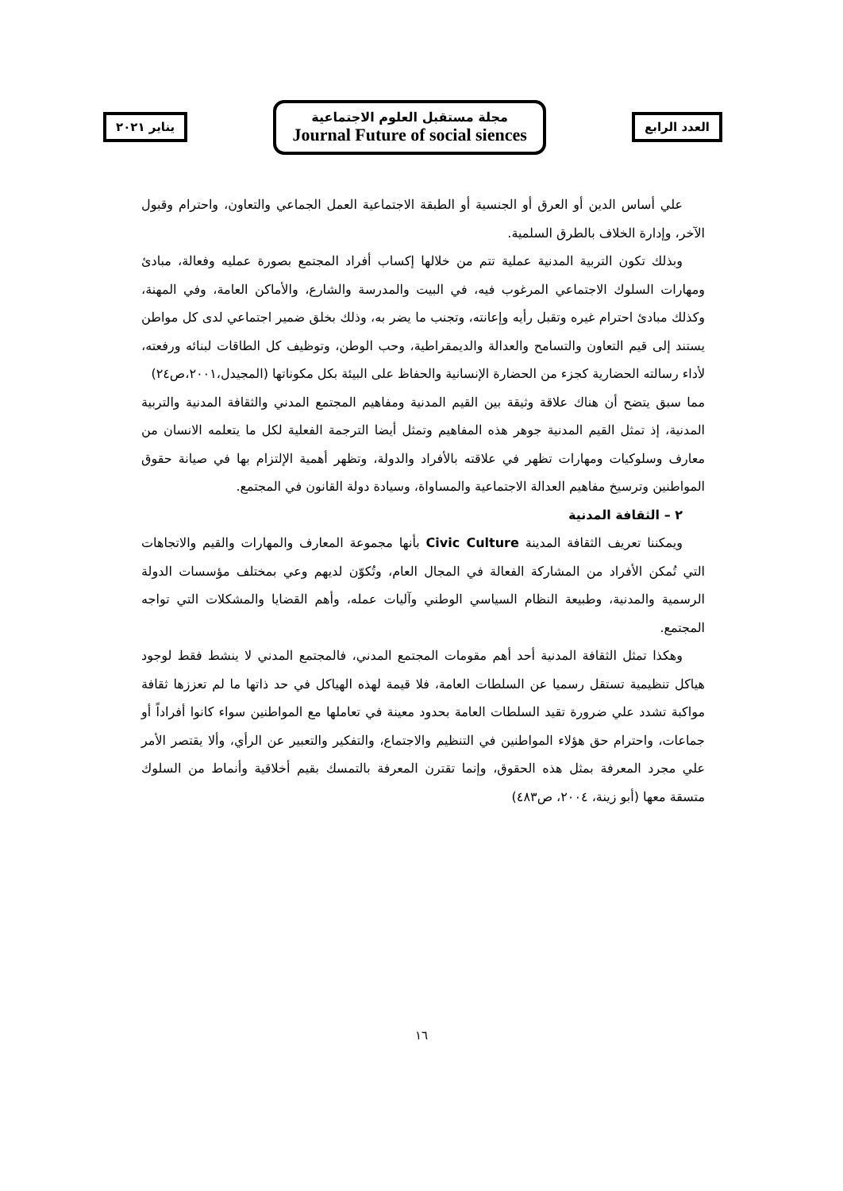العدد الرابع
مجلة مستقبل العلوم الاجتماعية
Journal Future of social siences
يناير ٢٠٢١
علي أساس الدين أو العرق أو الجنسية أو الطبقة الاجتماعية العمل الجماعي والتعاون، واحترام وقبول الآخر، وإدارة الخلاف بالطرق السلمية.
وبذلك تكون التربية المدنية عملية تتم من خلالها إكساب أفراد المجتمع بصورة عمليه وفعالة، مبادئ ومهارات السلوك الاجتماعي المرغوب فيه، في البيت والمدرسة والشارع، والأماكن العامة، وفي المهنة، وكذلك مبادئ احترام غيره وتقبل رأيه وإعانته، وتجنب ما يضر به، وذلك بخلق ضمير اجتماعي لدى كل مواطن يستند إلى قيم التعاون والتسامح والعدالة والديمقراطية، وحب الوطن، وتوظيف كل الطاقات لبنائه ورفعته، لأداء رسالته الحضارية كجزء من الحضارة الإنسانية والحفاظ على البيئة بكل مكوناتها (المجيدل،٢٠٠١،ص٢٤)
مما سبق يتضح أن هناك علاقة وثيقة بين القيم المدنية ومفاهيم المجتمع المدني والثقافة المدنية والتربية المدنية، إذ تمثل القيم المدنية جوهر هذه المفاهيم وتمثل أيضا الترجمة الفعلية لكل ما يتعلمه الانسان من معارف وسلوكيات ومهارات تظهر في علاقته بالأفراد والدولة، وتظهر أهمية الإلتزام بها في صيانة حقوق المواطنين وترسيخ مفاهيم العدالة الاجتماعية والمساواة، وسيادة دولة القانون في المجتمع.
٢ – الثقافة المدنية
ويمكننا تعريف الثقافة المدينة Civic Culture بأنها مجموعة المعارف والمهارات والقيم والاتجاهات التي تُمكن الأفراد من المشاركة الفعالة في المجال العام، وتُكوّن لديهم وعي بمختلف مؤسسات الدولة الرسمية والمدنية، وطبيعة النظام السياسي الوطني وآليات عمله، وأهم القضايا والمشكلات التي تواجه المجتمع.
وهكذا تمثل الثقافة المدنية أحد أهم مقومات المجتمع المدني، فالمجتمع المدني لا ينشط فقط لوجود هياكل تنظيمية تستقل رسميا عن السلطات العامة، فلا قيمة لهذه الهياكل في حد ذاتها ما لم تعززها ثقافة مواكبة تشدد علي ضرورة تقيد السلطات العامة بحدود معينة في تعاملها مع المواطنين سواء كانوا أفراداً أو جماعات، واحترام حق هؤلاء المواطنين في التنظيم والاجتماع، والتفكير والتعبير عن الرأي، وألا يقتصر الأمر علي مجرد المعرفة بمثل هذه الحقوق، وإنما تقترن المعرفة بالتمسك بقيم أخلاقية وأنماط من السلوك متسقة معها (أبو زينة، ٢٠٠٤، ص٤٨٣)
١٦